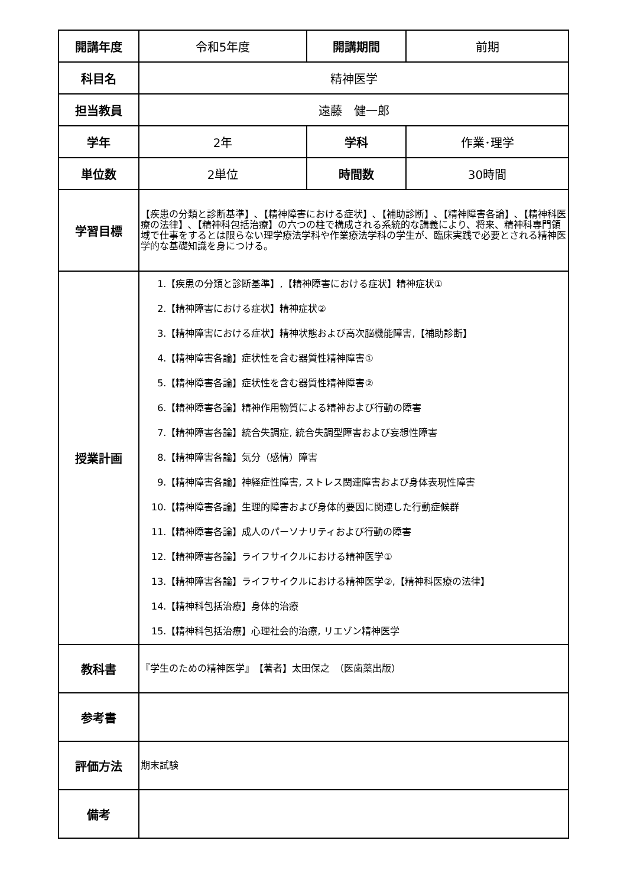| 開講年度 | 令和5年度 | 開講期間 | 前期 |
| 科目名 | 精神医学 | | |
| 担当教員 | 遠藤 健一郎 | | |
| 学年 | 2年 | 学科 | 作業･理学 |
| 単位数 | 2単位 | 時間数 | 30時間 |
| 学習目標 | 【疾患の分類と診断基準】､【精神障害における症状】､【補助診断】､【精神障害各論】､【精神科医療の法律】､【精神科包括治療】の六つの柱で構成される系統的な講義により、将来、精神科専門領域で仕事をするとは限らない理学療法学科や作業療法学科の学生が、臨床実践で必要とされる精神医学的な基礎知識を身につける。 | | |
| 授業計画 | 1.【疾患の分類と診断基準】,【精神障害における症状】精神症状① 2.【精神障害における症状】精神症状② 3.【精神障害における症状】精神状態および高次脳機能障害,【補助診断】 4.【精神障害各論】症状性を含む器質性精神障害① 5.【精神障害各論】症状性を含む器質性精神障害② 6.【精神障害各論】精神作用物質による精神および行動の障害 7.【精神障害各論】統合失調症, 統合失調型障害および妄想性障害 8.【精神障害各論】気分（感情）障害 9.【精神障害各論】神経症性障害, ストレス関連障害および身体表現性障害 10.【精神障害各論】生理的障害および身体的要因に関連した行動症候群 11.【精神障害各論】成人のパーソナリティおよび行動の障害 12.【精神障害各論】ライフサイクルにおける精神医学① 13.【精神障害各論】ライフサイクルにおける精神医学②,【精神科医療の法律】 14.【精神科包括治療】身体的治療 15.【精神科包括治療】心理社会的治療, リエゾン精神医学 | | |
| 教科書 | 『学生のための精神医学』 【著者】太田保之 （医歯薬出版） | | |
| 参考書 | | | |
| 評価方法 | 期末試験 | | |
| 備考 | | | |